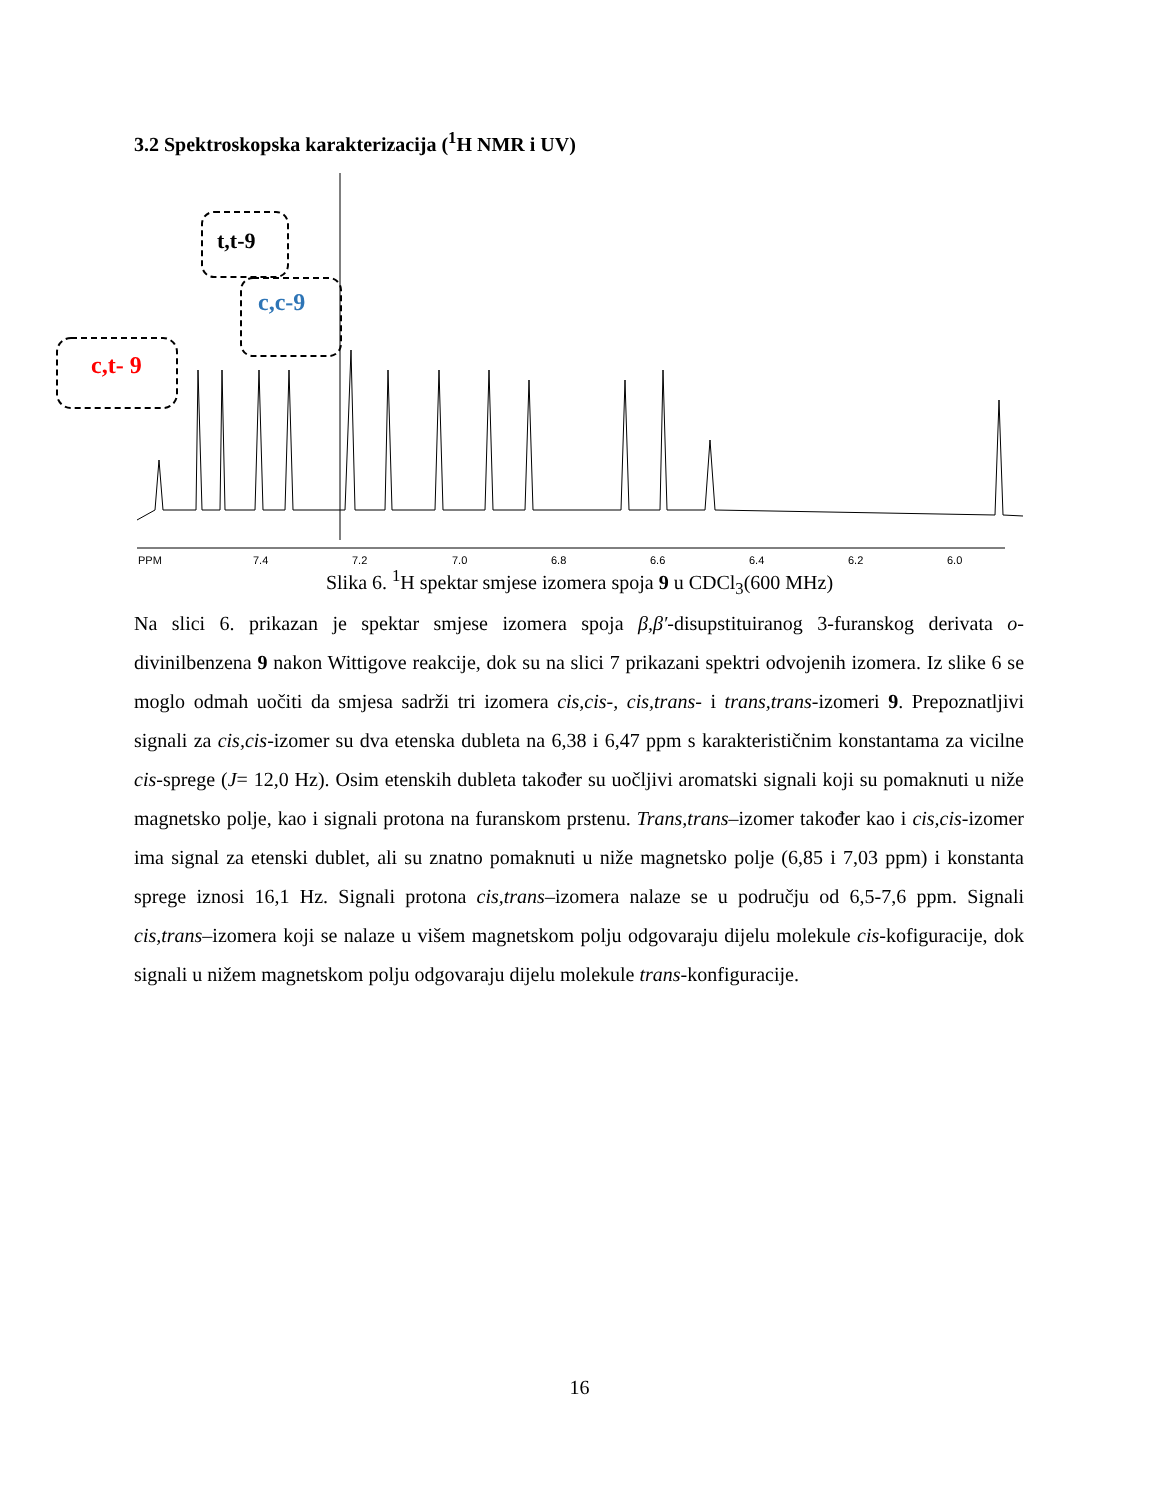3.2 Spektroskopska karakterizacija (<sup>1</sup>H NMR i UV)
PPM
7.4
7.2
7.0
6.8
6.6
6.4
6.2
6.0
c,t- 9
t,t-9
c,c-9
Slika 6. <sup>1</sup>H spektar smjese izomera spoja 9 u CDCl<sub>3</sub>(600 MHz)
Na slici 6. prikazan je spektar smjese izomera spoja β,β′-disupstituiranog 3-furanskog derivata o-divinilbenzena 9 nakon Wittigove reakcije, dok su na slici 7 prikazani spektri odvojenih izomera. Iz slike 6 se moglo odmah uočiti da smjesa sadrži tri izomera cis,cis-, cis,trans- i trans,trans-izomeri 9. Prepoznatljivi signali za cis,cis-izomer su dva etenska dubleta na 6,38 i 6,47 ppm s karakterističnim konstantama za vicilne cis-sprege (J= 12,0 Hz). Osim etenskih dubleta također su uočljivi aromatski signali koji su pomaknuti u niže magnetsko polje, kao i signali protona na furanskom prstenu. Trans,trans–izomer također kao i cis,cis-izomer ima signal za etenski dublet, ali su znatno pomaknuti u niže magnetsko polje (6,85 i 7,03 ppm) i konstanta sprege iznosi 16,1 Hz. Signali protona cis,trans–izomera nalaze se u području od 6,5-7,6 ppm. Signali cis,trans–izomera koji se nalaze u višem magnetskom polju odgovaraju dijelu molekule cis-kofiguracije, dok signali u nižem magnetskom polju odgovaraju dijelu molekule trans-konfiguracije.
16